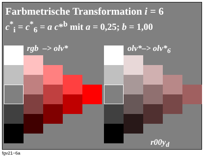Farbmetrische Transformation i = 6
c<sup>*</sup><sub>i</sub> = c<sup>*</sup><sub>6</sub> = a c*<sup>b</sup> mit a = 0,25; b = 1,00
rgb –> olv* olv*–> olv*<sub>6</sub>
r00y<sub>d</sub>
fgv21−6a